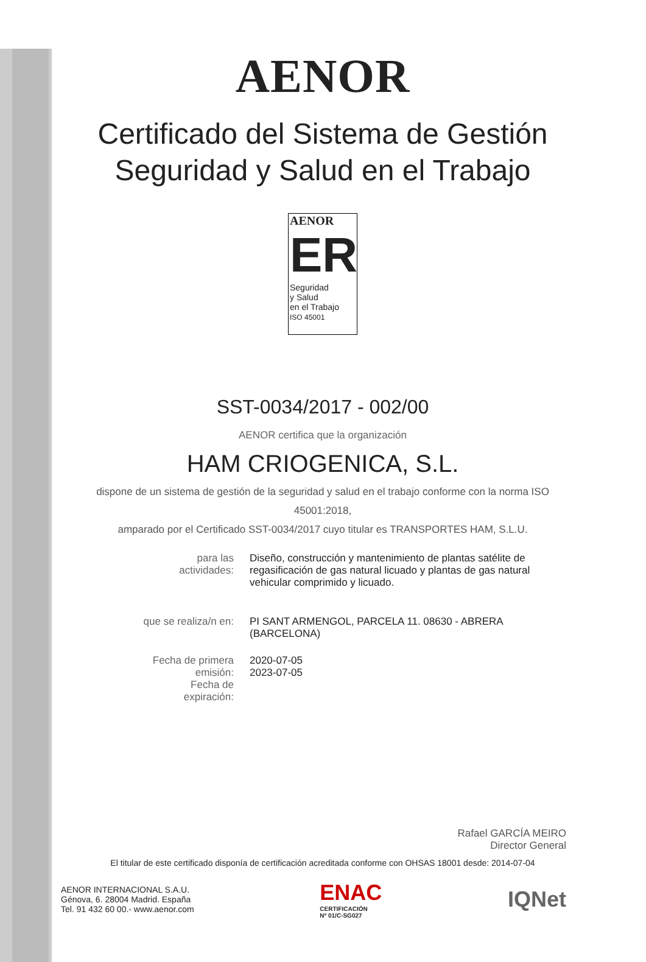AENOR
Certificado del Sistema de Gestión
Seguridad y Salud en el Trabajo
AENOR
ER
Seguridad
y Salud
en el Trabajo
ISO 45001
SST-0034/2017 - 002/00
AENOR certifica que la organización
HAM CRIOGENICA, S.L.
dispone de un sistema de gestión de la seguridad y salud en el trabajo conforme con la norma ISO 45001:2018,
amparado por el Certificado SST-0034/2017 cuyo titular es TRANSPORTES HAM, S.L.U.
| para las actividades: | Diseño, construcción y mantenimiento de plantas satélite de regasificación de gas natural licuado y plantas de gas natural vehicular comprimido y licuado. |
| que se realiza/n en: | PI SANT ARMENGOL, PARCELA 11. 08630 - ABRERA (BARCELONA) |
| Fecha de primera emisión: Fecha de expiración: | 2020-07-05 2023-07-05 |
Rafael GARCÍA MEIRO
Director General
El titular de este certificado disponía de certificación acreditada conforme con OHSAS 18001 desde: 2014-07-04
AENOR INTERNACIONAL S.A.U.
Génova, 6. 28004 Madrid. España
Tel. 91 432 60 00.- www.aenor.com
ENAC
CERTIFICACIÓN
Nº 01/C-SG027
IQNet